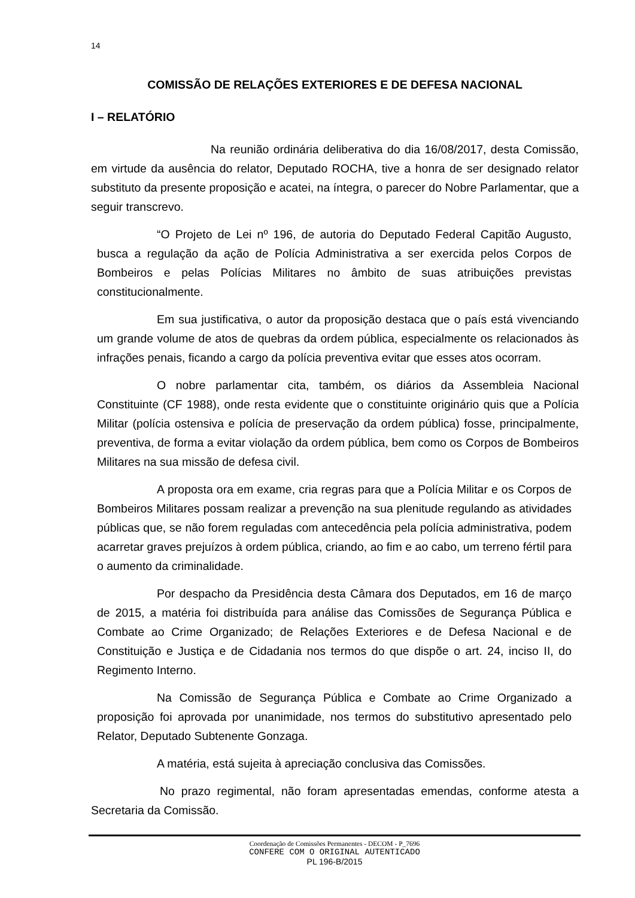14
COMISSÃO DE RELAÇÕES EXTERIORES E DE DEFESA NACIONAL
I – RELATÓRIO
Na reunião ordinária deliberativa do dia 16/08/2017, desta Comissão, em virtude da ausência do relator, Deputado ROCHA, tive a honra de ser designado relator substituto da presente proposição e acatei, na íntegra, o parecer do Nobre Parlamentar, que a seguir transcrevo.
“O Projeto de Lei nº 196, de autoria do Deputado Federal Capitão Augusto, busca a regulação da ação de Polícia Administrativa a ser exercida pelos Corpos de Bombeiros e pelas Polícias Militares no âmbito de suas atribuições previstas constitucionalmente.
Em sua justificativa, o autor da proposição destaca que o país está vivenciando um grande volume de atos de quebras da ordem pública, especialmente os relacionados às infrações penais, ficando a cargo da polícia preventiva evitar que esses atos ocorram.
O nobre parlamentar cita, também, os diários da Assembleia Nacional Constituinte (CF 1988), onde resta evidente que o constituinte originário quis que a Polícia Militar (polícia ostensiva e polícia de preservação da ordem pública) fosse, principalmente, preventiva, de forma a evitar violação da ordem pública, bem como os Corpos de Bombeiros Militares na sua missão de defesa civil.
A proposta ora em exame, cria regras para que a Polícia Militar e os Corpos de Bombeiros Militares possam realizar a prevenção na sua plenitude regulando as atividades públicas que, se não forem reguladas com antecedência pela polícia administrativa, podem acarretar graves prejuízos à ordem pública, criando, ao fim e ao cabo, um terreno fértil para o aumento da criminalidade.
Por despacho da Presidência desta Câmara dos Deputados, em 16 de março de 2015, a matéria foi distribuída para análise das Comissões de Segurança Pública e Combate ao Crime Organizado; de Relações Exteriores e de Defesa Nacional e de Constituição e Justiça e de Cidadania nos termos do que dispõe o art. 24, inciso II, do Regimento Interno.
Na Comissão de Segurança Pública e Combate ao Crime Organizado a proposição foi aprovada por unanimidade, nos termos do substitutivo apresentado pelo Relator, Deputado Subtenente Gonzaga.
A matéria, está sujeita à apreciação conclusiva das Comissões.
No prazo regimental, não foram apresentadas emendas, conforme atesta a Secretaria da Comissão.
Coordenação de Comissões Permanentes - DECOM - P_7696
CONFERE COM O ORIGINAL AUTENTICADO
PL 196-B/2015